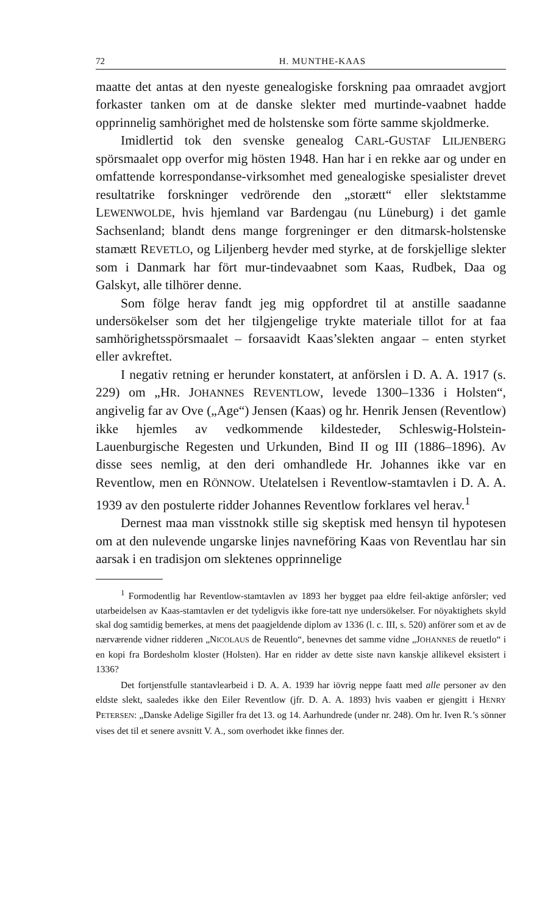72 H. MUNTHE-KAAS
maatte det antas at den nyeste genealogiske forskning paa omraadet avgjort forkaster tanken om at de danske slekter med murtinde-vaabnet hadde opprinnelig samhörighet med de holstenske som förte samme skjoldmerke.
Imidlertid tok den svenske genealog CARL-GUSTAF LILJENBERG spörsmaalet opp overfor mig hösten 1948. Han har i en rekke aar og under en omfattende korrespondanse-virksomhet med genealogiske spesialister drevet resultatrike forskninger vedrörende den „storætt“ eller slektstamme LEWENWOLDE, hvis hjemland var Bardengau (nu Lüneburg) i det gamle Sachsenland; blandt dens mange forgreninger er den ditmarsk-holstenske stamætt REVETLO, og Liljenberg hevder med styrke, at de forskjellige slekter som i Danmark har fört mur-tindevaabnet som Kaas, Rudbek, Daa og Galskyt, alle tilhörer denne.
Som fölge herav fandt jeg mig oppfordret til at anstille saadanne undersökelser som det her tilgjengelige trykte materiale tillot for at faa samhörighetsspörsmaalet – forsaavidt Kaas’slekten angaar – enten styrket eller avkreftet.
I negativ retning er herunder konstatert, at anförslen i D. A. A. 1917 (s. 229) om „HR. JOHANNES REVENTLOW, levede 1300–1336 i Holsten“, angivelig far av Ove („Age“) Jensen (Kaas) og hr. Henrik Jensen (Reventlow) ikke hjemles av vedkommende kildesteder, Schleswig-Holstein-Lauenburgische Regesten und Urkunden, Bind II og III (1886–1896). Av disse sees nemlig, at den deri omhandlede Hr. Johannes ikke var en Reventlow, men en RÖNNOW. Utelatelsen i Reventlow-stamtavlen i D. A. A. 1939 av den postulerte ridder Johannes Reventlow forklares vel herav.<sup>1</sup>
Dernest maa man visstnokk stille sig skeptisk med hensyn til hypotesen om at den nulevende ungarske linjes navneföring Kaas von Reventlau har sin aarsak i en tradisjon om slektenes opprinnelige
<sup>1</sup> Formodentlig har Reventlow-stamtavlen av 1893 her bygget paa eldre feil-aktige anförsler; ved utarbeidelsen av Kaas-stamtavlen er det tydeligvis ikke fore-tatt nye undersökelser. For nöyaktighets skyld skal dog samtidig bemerkes, at mens det paagjeldende diplom av 1336 (l. c. III, s. 520) anförer som et av de nærværende vidner ridderen „NICOLAUS de Reuentlo“, benevnes det samme vidne „JOHANNES de reuetlo“ i en kopi fra Bordesholm kloster (Holsten). Har en ridder av dette siste navn kanskje allikevel eksistert i 1336?
Det fortjenstfulle stantavlearbeid i D. A. A. 1939 har iövrig neppe faatt med alle personer av den eldste slekt, saaledes ikke den Eiler Reventlow (jfr. D. A. A. 1893) hvis vaaben er gjengitt i HENRY PETERSEN: „Danske Adelige Sigiller fra det 13. og 14. Aarhundrede (under nr. 248). Om hr. Iven R.’s sönner vises det til et senere avsnitt V. A., som overhodet ikke finnes der.